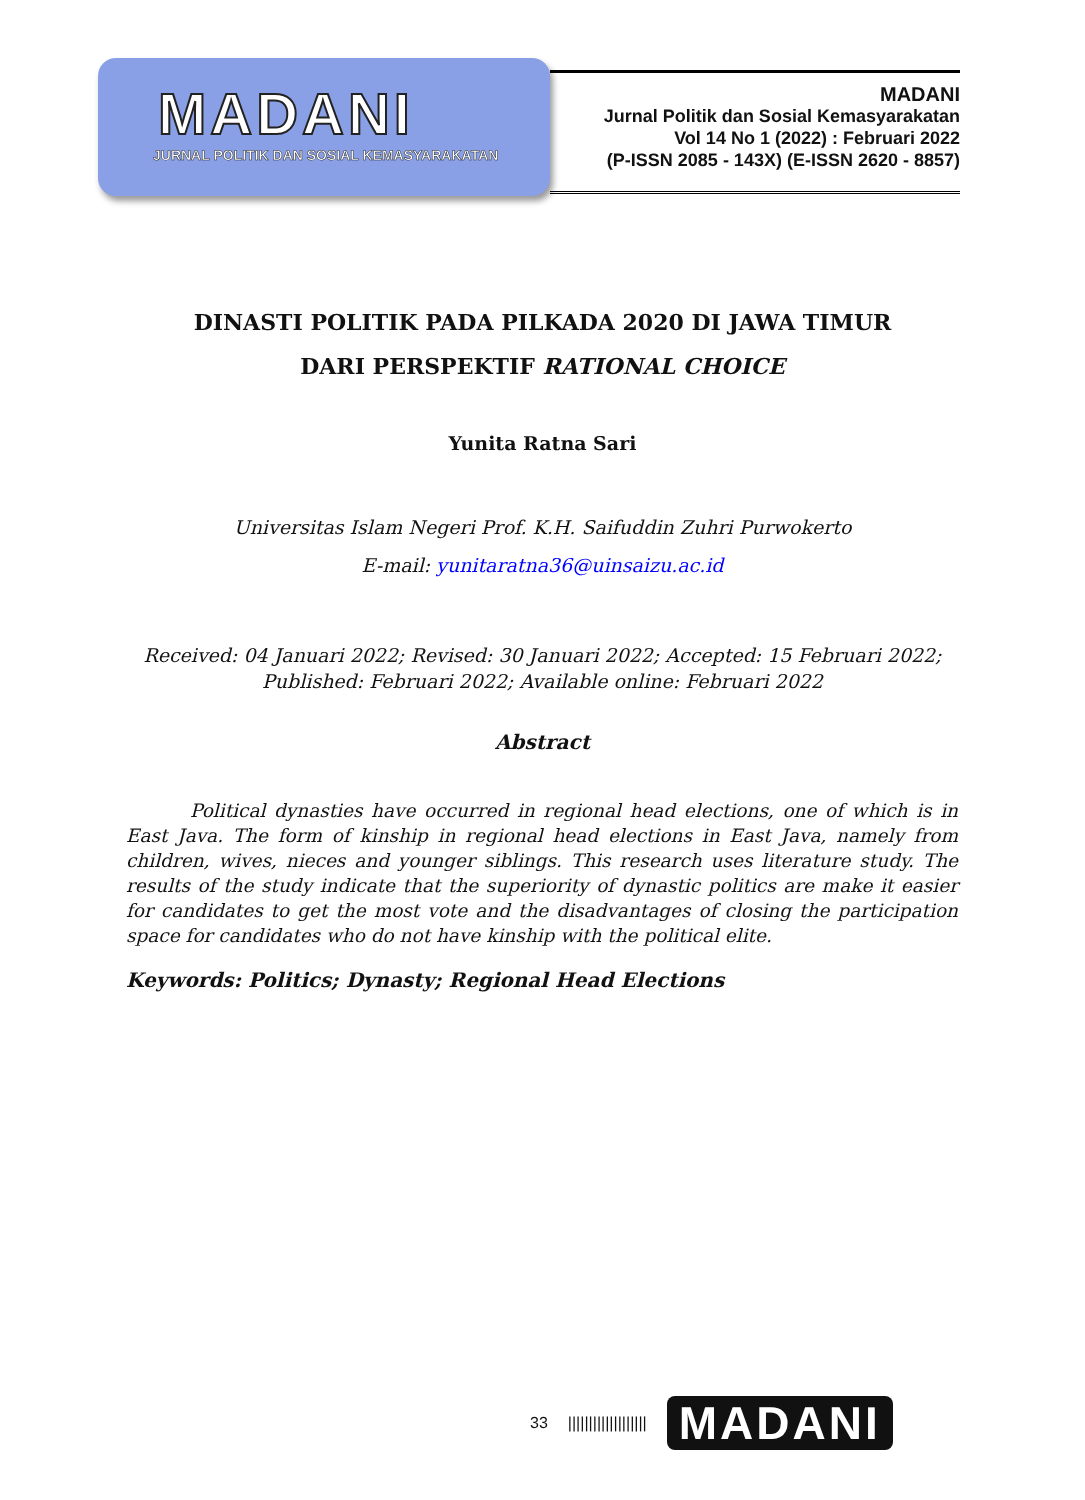MADANI
JURNAL POLITIK DAN SOSIAL KEMASYARAKATAN
MADANI
Jurnal Politik dan Sosial Kemasyarakatan
Vol 14 No 1 (2022) : Februari 2022
(P-ISSN 2085 - 143X) (E-ISSN 2620 - 8857)
DINASTI POLITIK PADA PILKADA 2020 DI JAWA TIMUR
DARI PERSPEKTIF RATIONAL CHOICE
Yunita Ratna Sari
Universitas Islam Negeri Prof. K.H. Saifuddin Zuhri Purwokerto
E-mail: yunitaratna36@uinsaizu.ac.id
Received: 04 Januari 2022; Revised: 30 Januari 2022; Accepted: 15 Februari 2022; Published: Februari 2022; Available online: Februari 2022
Abstract
Political dynasties have occurred in regional head elections, one of which is in East Java. The form of kinship in regional head elections in East Java, namely from children, wives, nieces and younger siblings. This research uses literature study. The results of the study indicate that the superiority of dynastic politics are make it easier for candidates to get the most vote and the disadvantages of closing the participation space for candidates who do not have kinship with the political elite.
Keywords: Politics; Dynasty; Regional Head Elections
33 ||||||||||||||||||| MADANI